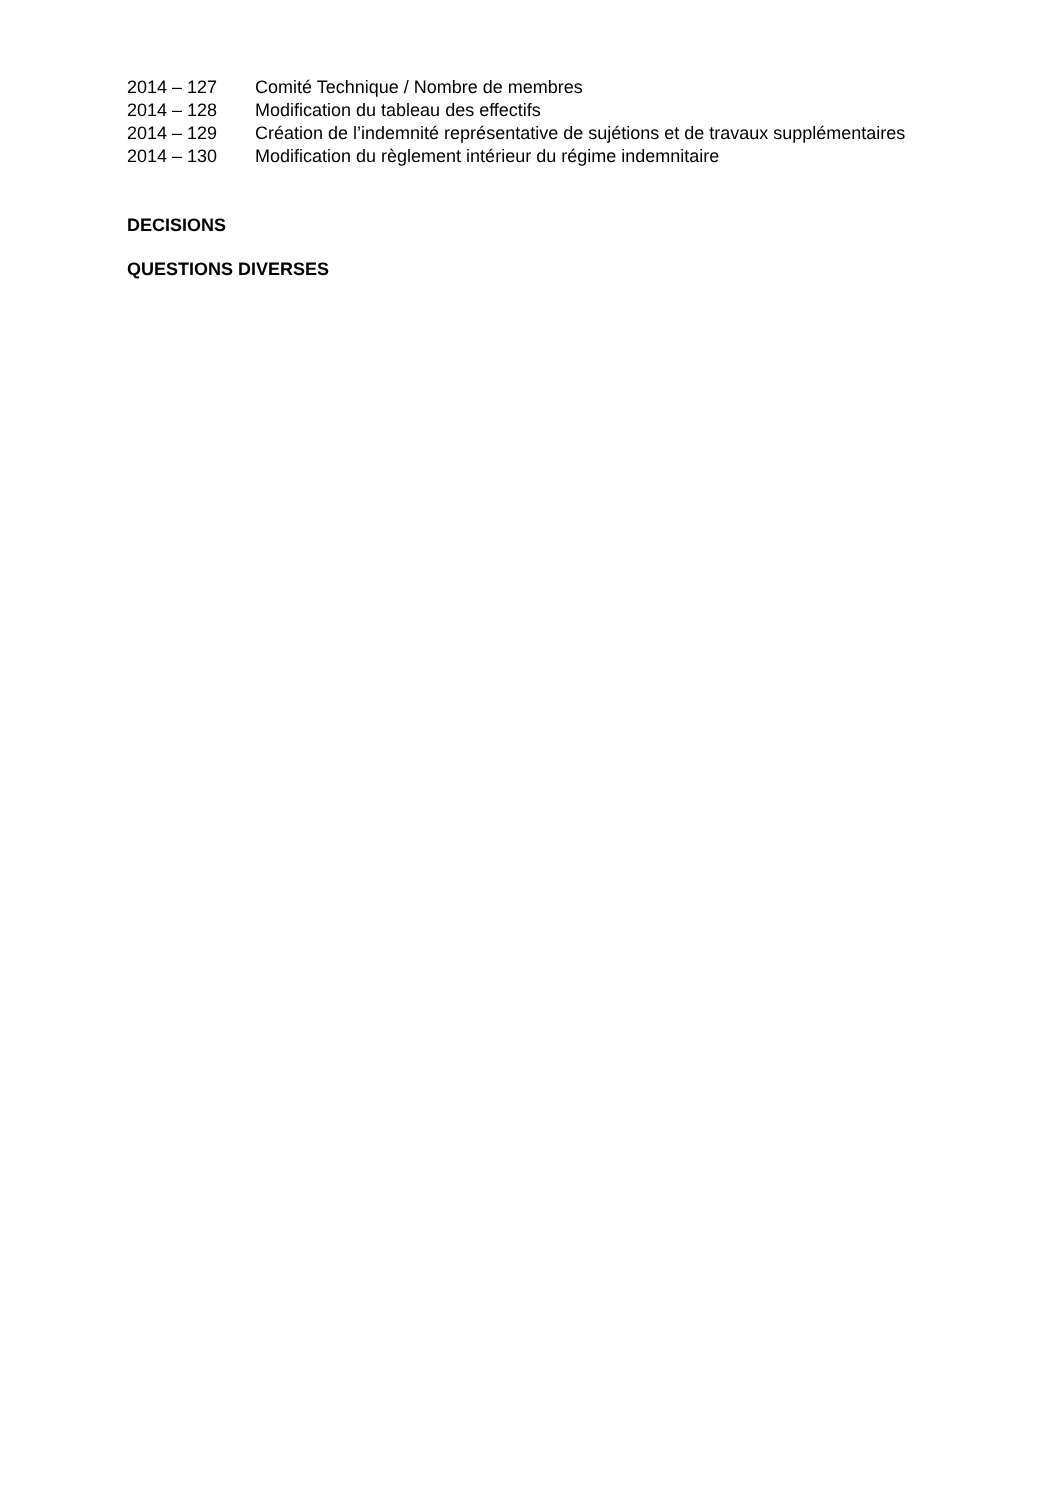2014 – 127 Comité Technique / Nombre de membres
2014 – 128 Modification du tableau des effectifs
2014 – 129 Création de l’indemnité représentative de sujétions et de travaux supplémentaires
2014 – 130 Modification du règlement intérieur du régime indemnitaire
DECISIONS
QUESTIONS DIVERSES